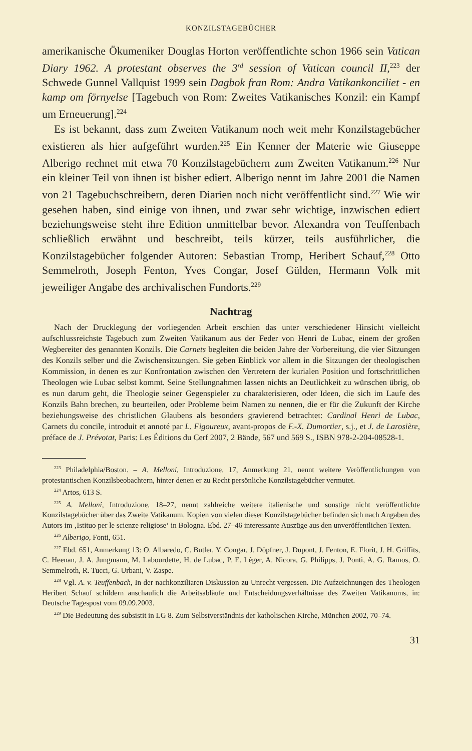KONZILSTAGEBÜCHER
amerikanische Ökumeniker Douglas Horton veröffentlichte schon 1966 sein Vatican Diary 1962. A protestant observes the 3<sup>rd</sup> session of Vatican council II,<sup>223</sup> der Schwede Gunnel Vallquist 1999 sein Dagbok fran Rom: Andra Vatikankonciliet - en kamp om förnyelse [Tagebuch von Rom: Zweites Vatikanisches Konzil: ein Kampf um Erneuerung].<sup>224</sup>
Es ist bekannt, dass zum Zweiten Vatikanum noch weit mehr Konzilstagebücher existieren als hier aufgeführt wurden.<sup>225</sup> Ein Kenner der Materie wie Giuseppe Alberigo rechnet mit etwa 70 Konzilstagebüchern zum Zweiten Vatikanum.<sup>226</sup> Nur ein kleiner Teil von ihnen ist bisher ediert. Alberigo nennt im Jahre 2001 die Namen von 21 Tagebuchschreibern, deren Diarien noch nicht veröffentlicht sind.<sup>227</sup> Wie wir gesehen haben, sind einige von ihnen, und zwar sehr wichtige, inzwischen ediert beziehungsweise steht ihre Edition unmittelbar bevor. Alexandra von Teuffenbach schließlich erwähnt und beschreibt, teils kürzer, teils ausführlicher, die Konzilstagebücher folgender Autoren: Sebastian Tromp, Heribert Schauf,<sup>228</sup> Otto Semmelroth, Joseph Fenton, Yves Congar, Josef Gülden, Hermann Volk mit jeweiliger Angabe des archivalischen Fundorts.<sup>229</sup>
Nachtrag
Nach der Drucklegung der vorliegenden Arbeit erschien das unter verschiedener Hinsicht vielleicht aufschlussreichste Tagebuch zum Zweiten Vatikanum aus der Feder von Henri de Lubac, einem der großen Wegbereiter des genannten Konzils. Die Carnets begleiten die beiden Jahre der Vorbereitung, die vier Sitzungen des Konzils selber und die Zwischensitzungen. Sie geben Einblick vor allem in die Sitzungen der theologischen Kommission, in denen es zur Konfrontation zwischen den Vertretern der kurialen Position und fortschrittlichen Theologen wie Lubac selbst kommt. Seine Stellungnahmen lassen nichts an Deutlichkeit zu wünschen übrig, ob es nun darum geht, die Theologie seiner Gegenspieler zu charakterisieren, oder Ideen, die sich im Laufe des Konzils Bahn brechen, zu beurteilen, oder Probleme beim Namen zu nennen, die er für die Zukunft der Kirche beziehungsweise des christlichen Glaubens als besonders gravierend betrachtet: Cardinal Henri de Lubac, Carnets du concile, introduit et annoté par L. Figoureux, avant-propos de F.-X. Dumortier, s.j., et J. de Larosière, préface de J. Prévotat, Paris: Les Éditions du Cerf 2007, 2 Bände, 567 und 569 S., ISBN 978-2-204-08528-1.
<sup>223</sup> Philadelphia/Boston. – A. Melloni, Introduzione, 17, Anmerkung 21, nennt weitere Veröffentlichungen von protestantischen Konzilsbeobachtern, hinter denen er zu Recht persönliche Konzilstagebücher vermutet.
<sup>224</sup> Artos, 613 S.
<sup>225</sup> A. Melloni, Introduzione, 18–27, nennt zahlreiche weitere italienische und sonstige nicht veröffentlichte Konzilstagebücher über das Zweite Vatikanum. Kopien von vielen dieser Konzilstagebücher befinden sich nach Angaben des Autors im ‚Istituo per le scienze religiose‘ in Bologna. Ebd. 27–46 interessante Auszüge aus den unveröffentlichen Texten.
<sup>226</sup> Alberigo, Fonti, 651.
<sup>227</sup> Ebd. 651, Anmerkung 13: O. Albaredo, C. Butler, Y. Congar, J. Döpfner, J. Dupont, J. Fenton, E. Florit, J. H. Griffits, C. Heenan, J. A. Jungmann, M. Labourdette, H. de Lubac, P. E. Léger, A. Nicora, G. Philipps, J. Ponti, A. G. Ramos, O. Semmelroth, R. Tucci, G. Urbani, V. Zaspe.
<sup>228</sup> Vgl. A. v. Teuffenbach, In der nachkonziliaren Diskussion zu Unrecht vergessen. Die Aufzeichnungen des Theologen Heribert Schauf schildern anschaulich die Arbeitsabläufe und Entscheidungsverhältnisse des Zweiten Vatikanums, in: Deutsche Tagespost vom 09.09.2003.
<sup>229</sup> Die Bedeutung des subsistit in LG 8. Zum Selbstverständnis der katholischen Kirche, München 2002, 70–74.
31